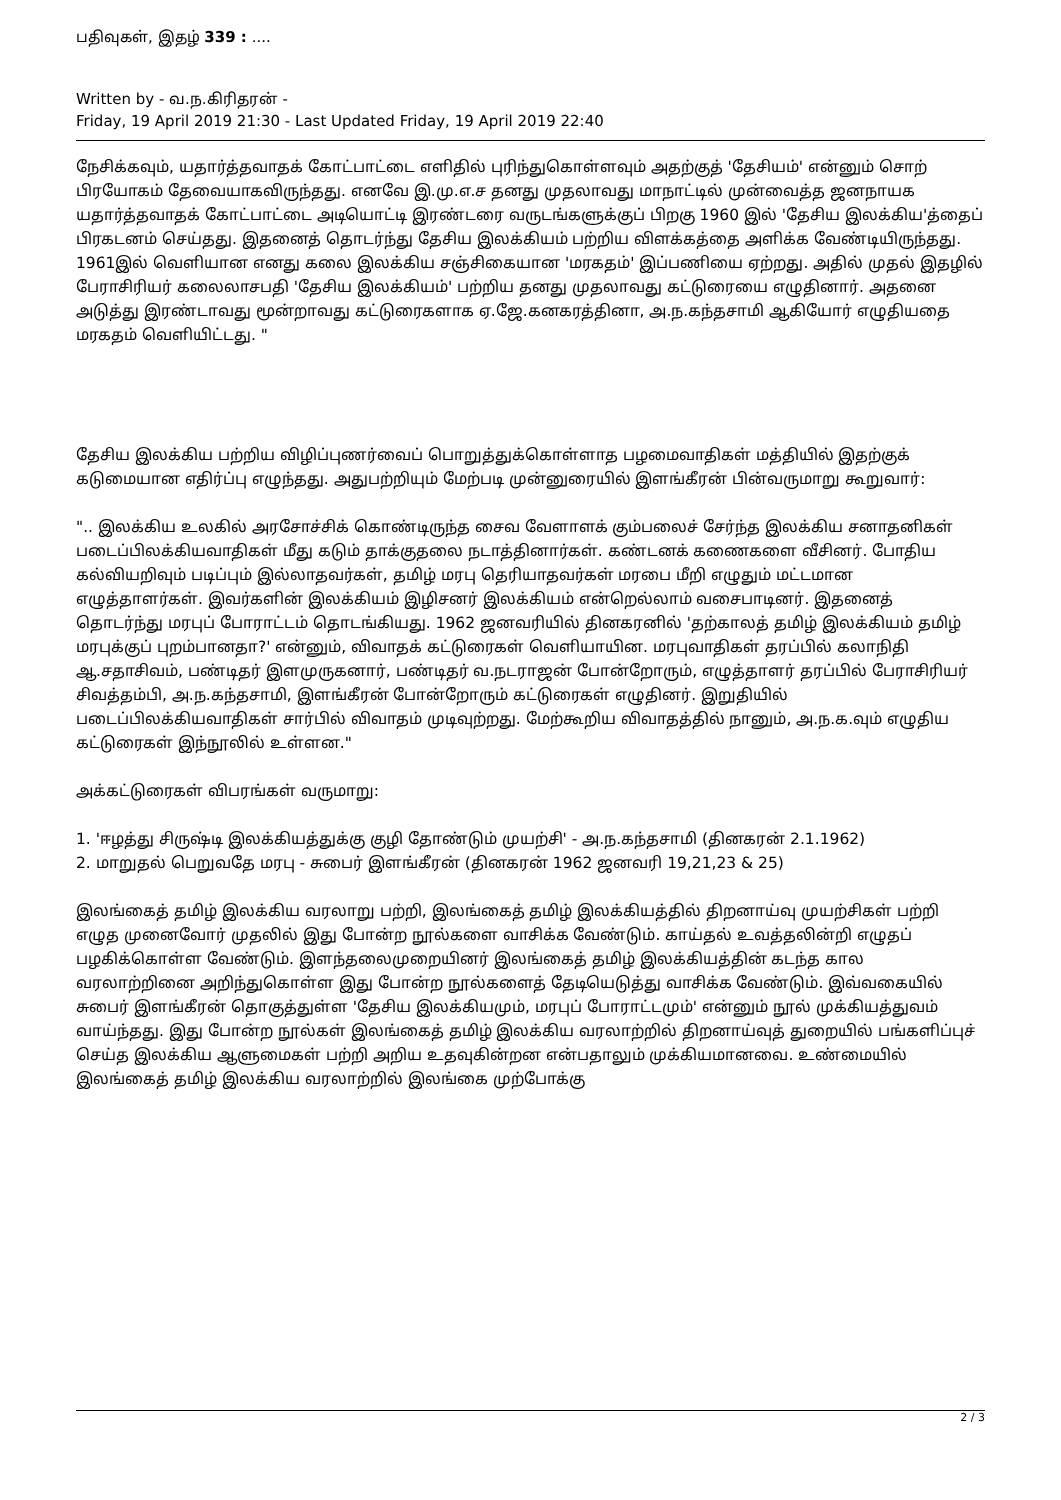பதிவுகள், இதழ் 339 : ....
Written by - வ.ந.கிரிதரன் -
Friday, 19 April 2019 21:30 - Last Updated Friday, 19 April 2019 22:40
நேசிக்கவும், யதார்த்தவாதக் கோட்பாட்டை எளிதில் புரிந்துகொள்ளவும் அதற்குத் 'தேசியம்' என்னும் சொற் பிரயோகம் தேவையாகவிருந்தது. எனவே இ.மு.எ.ச தனது முதலாவது மாநாட்டில் முன்வைத்த ஜனநாயக யதார்த்தவாதக் கோட்பாட்டை அடியொட்டி இரண்டரை வருடங்களுக்குப் பிறகு 1960 இல் 'தேசிய இலக்கிய'த்தைப் பிரகடனம் செய்தது. இதனைத் தொடர்ந்து தேசிய இலக்கியம் பற்றிய விளக்கத்தை அளிக்க வேண்டியிருந்தது. 1961இல் வெளியான எனது கலை இலக்கிய சஞ்சிகையான 'மரகதம்' இப்பணியை ஏற்றது. அதில் முதல் இதழில் பேராசிரியர் கலைலாசபதி 'தேசிய இலக்கியம்' பற்றிய தனது முதலாவது கட்டுரையை எழுதினார். அதனை அடுத்து இரண்டாவது மூன்றாவது கட்டுரைகளாக ஏ.ஜே.கனகரத்தினா, அ.ந.கந்தசாமி ஆகியோர் எழுதியதை மரகதம் வெளியிட்டது. "
தேசிய இலக்கிய பற்றிய விழிப்புணர்வைப் பொறுத்துக்கொள்ளாத பழமைவாதிகள் மத்தியில் இதற்குக் கடுமையான எதிர்ப்பு எழுந்தது. அதுபற்றியும் மேற்படி முன்னுரையில் இளங்கீரன் பின்வருமாறு கூறுவார்:
".. இலக்கிய உலகில் அரசோச்சிக் கொண்டிருந்த சைவ வேளாளக் கும்பலைச் சேர்ந்த இலக்கிய சனாதனிகள் படைப்பிலக்கியவாதிகள் மீது கடும் தாக்குதலை நடாத்தினார்கள். கண்டனக் கணைகளை வீசினர். போதிய கல்வியறிவும் படிப்பும் இல்லாதவர்கள், தமிழ் மரபு தெரியாதவர்கள் மரபை மீறி எழுதும் மட்டமான எழுத்தாளர்கள். இவர்களின் இலக்கியம் இழிசனர் இலக்கியம் என்றெல்லாம் வசைபாடினர். இதனைத் தொடர்ந்து மரபுப் போராட்டம் தொடங்கியது. 1962 ஜனவரியில் தினகரனில் 'தற்காலத் தமிழ் இலக்கியம் தமிழ் மரபுக்குப் புறம்பானதா?' என்னும், விவாதக் கட்டுரைகள் வெளியாயின. மரபுவாதிகள் தரப்பில் கலாநிதி ஆ.சதாசிவம், பண்டிதர் இளமுருகனார், பண்டிதர் வ.நடராஜன் போன்றோரும், எழுத்தாளர் தரப்பில் பேராசிரியர் சிவத்தம்பி, அ.ந.கந்தசாமி, இளங்கீரன் போன்றோரும் கட்டுரைகள் எழுதினர். இறுதியில் படைப்பிலக்கியவாதிகள் சார்பில் விவாதம் முடிவுற்றது. மேற்கூறிய விவாதத்தில் நானும், அ.ந.க.வும் எழுதிய கட்டுரைகள் இந்நூலில் உள்ளன."
அக்கட்டுரைகள் விபரங்கள் வருமாறு:
1. 'ஈழத்து சிருஷ்டி இலக்கியத்துக்கு குழி தோண்டும் முயற்சி' - அ.ந.கந்தசாமி (தினகரன் 2.1.1962)
2. மாறுதல் பெறுவதே மரபு - சுபைர் இளங்கீரன் (தினகரன் 1962 ஜனவரி 19,21,23 & 25)
இலங்கைத் தமிழ் இலக்கிய வரலாறு பற்றி, இலங்கைத் தமிழ் இலக்கியத்தில் திறனாய்வு முயற்சிகள் பற்றி எழுத முனைவோர் முதலில் இது போன்ற நூல்களை வாசிக்க வேண்டும். காய்தல் உவத்தலின்றி எழுதப் பழகிக்கொள்ள வேண்டும். இளந்தலைமுறையினர் இலங்கைத் தமிழ் இலக்கியத்தின் கடந்த கால வரலாற்றினை அறிந்துகொள்ள இது போன்ற நூல்களைத் தேடியெடுத்து வாசிக்க வேண்டும். இவ்வகையில் சுபைர் இளங்கீரன் தொகுத்துள்ள 'தேசிய இலக்கியமும், மரபுப் போராட்டமும்' என்னும் நூல் முக்கியத்துவம் வாய்ந்தது. இது போன்ற நூல்கள் இலங்கைத் தமிழ் இலக்கிய வரலாற்றில் திறனாய்வுத் துறையில் பங்களிப்புச் செய்த இலக்கிய ஆளுமைகள் பற்றி அறிய உதவுகின்றன என்பதாலும் முக்கியமானவை. உண்மையில் இலங்கைத் தமிழ் இலக்கிய வரலாற்றில் இலங்கை முற்போக்கு
2 / 3